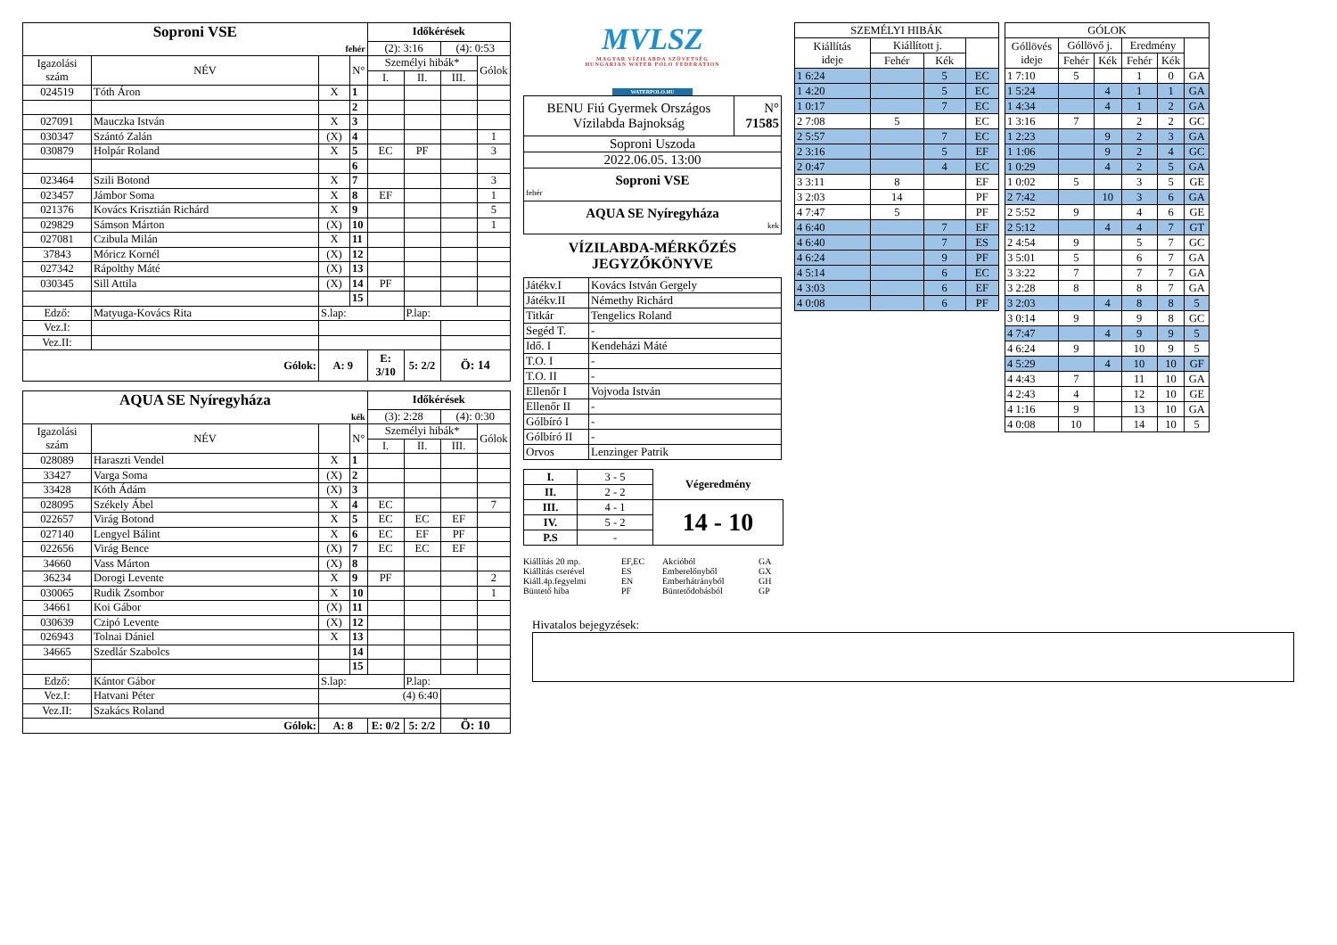| Soproni VSE | | | | Időkérések | | | |
| fehér | | | | (2): 3:16 | | (4): 0:53 | |
| Igazolási szám | NÉV | | N° | Személyi hibák* | | | Gólok |
| | | | | I. | II. | III. | |
| 024519 | Tóth Áron | X | 1 | | | | |
| | | | 2 | | | | |
| 027091 | Mauczka István | X | 3 | | | | |
| 030347 | Szántó Zalán | (X) | 4 | | | | 1 |
| 030879 | Holpár Roland | X | 5 | EC | PF | | 3 |
| | | | 6 | | | | |
| 023464 | Szili Botond | X | 7 | | | | 3 |
| 023457 | Jámbor Soma | X | 8 | EF | | | 1 |
| 021376 | Kovács Krisztián Richárd | X | 9 | | | | 5 |
| 029829 | Sámson Márton | (X) | 10 | | | | 1 |
| 027081 | Czibula Milán | X | 11 | | | | |
| 37843 | Móricz Kornél | (X) | 12 | | | | |
| 027342 | Rápolthy Máté | (X) | 13 | | | | |
| 030345 | Sill Attila | (X) | 14 | PF | | | |
| | | | 15 | | | | |
| Edző: | Matyuga-Kovács Rita | S.lap: | | | P.lap: | | |
| Vez.I: | | | | | | | |
| Vez.II: | | | | | | | |
| Gólok: | | A: 9 | | E: 3/10 | 5: 2/2 | Ö: 14 | |
| AQUA SE Nyíregyháza | | | | Időkérések | | | |
| kék | | | | (3): 2:28 | | (4): 0:30 | |
| Igazolási szám | NÉV | | N° | Személyi hibák* | | | Gólok |
| | | | | I. | II. | III. | |
| 028089 | Haraszti Vendel | X | 1 | | | | |
| 33427 | Varga Soma | (X) | 2 | | | | |
| 33428 | Kóth Ádám | (X) | 3 | | | | |
| 028095 | Székely Ábel | X | 4 | EC | | | 7 |
| 022657 | Virág Botond | X | 5 | EC | EC | EF | |
| 027140 | Lengyel Bálint | X | 6 | EC | EF | PF | |
| 022656 | Virág Bence | (X) | 7 | EC | EC | EF | |
| 34660 | Vass Márton | (X) | 8 | | | | |
| 36234 | Dorogi Levente | X | 9 | PF | | | 2 |
| 030065 | Rudik Zsombor | X | 10 | | | | 1 |
| 34661 | Koi Gábor | (X) | 11 | | | | |
| 030639 | Czipó Levente | (X) | 12 | | | | |
| 026943 | Tolnai Dániel | X | 13 | | | | |
| 34665 | Szedlár Szabolcs | | 14 | | | | |
| | | | 15 | | | | |
| Edző: | Kántor Gábor | S.lap: | | | P.lap: | | |
| Vez.I: | Hatvani Péter | (4) 6:40 | | | | | |
| Vez.II: | Szakács Roland | | | | | | |
| Gólok: | | A: 8 | | E: 0/2 | 5: 2/2 | Ö: 10 | |
MVLSZ
MAGYAR VÍZILABDA SZÖVETSÉG
HUNGARIAN WATER POLO FEDERATION
WATERPOLO.HU
| BENU Fiú Gyermek Országos Vízilabda Bajnokság | N° 71585 |
| Soproni Uszoda | |
| 2022.06.05. 13:00 | |
| Soproni VSE fehér | |
| AQUA SE Nyíregyháza kek | |
VÍZILABDA-MÉRKŐZÉS
JEGYZŐKÖNYVE
| Játékv.I | Kovács István Gergely |
| Játékv.II | Némethy Richárd |
| Titkár | Tengelics Roland |
| Segéd T. | - |
| Idő. I | Kendeházi Máté |
| T.O. I | - |
| T.O. II | - |
| Ellenőr I | Vojvoda István |
| Ellenőr II | - |
| Gólbíró I | - |
| Gólbíró II | - |
| Orvos | Lenzinger Patrik |
| I. | 3 - 5 | Végeredmény |
| II. | 2 - 2 | |
| III. | 4 - 1 | 14 - 10 |
| IV. | 5 - 2 | |
| P.S | - | |
Kiállítás 20 mp. EF,EC Akcióból GA Kiállítás cserével ES Emberelőnyből GX Kiáll.4p.fegyelmi EN Emberhátrányból GH Büntető hiba PF Büntetődobásból GP
| SZEMÉLYI HIBÁK | | | |
| Kiállítás ideje | Kiállított j. | | |
| | Fehér | Kék | |
| 1 6:24 | | 5 | EC |
| 1 4:20 | | 5 | EC |
| 1 0:17 | | 7 | EC |
| 2 7:08 | 5 | | EC |
| 2 5:57 | | 7 | EC |
| 2 3:16 | | 5 | EF |
| 2 0:47 | | 4 | EC |
| 3 3:11 | 8 | | EF |
| 3 2:03 | 14 | | PF |
| 4 7:47 | 5 | | PF |
| 4 6:40 | | 7 | EF |
| 4 6:40 | | 7 | ES |
| 4 6:24 | | 9 | PF |
| 4 5:14 | | 6 | EC |
| 4 3:03 | | 6 | EF |
| 4 0:08 | | 6 | PF |
| GÓLOK | | | | | |
| Góllövés ideje | Góllövő j. | | Eredmény | | |
| | Fehér | Kék | Fehér | Kék | |
| 1 7:10 | 5 | | 1 | 0 | GA |
| 1 5:24 | | 4 | 1 | 1 | GA |
| 1 4:34 | | 4 | 1 | 2 | GA |
| 1 3:16 | 7 | | 2 | 2 | GC |
| 1 2:23 | | 9 | 2 | 3 | GA |
| 1 1:06 | | 9 | 2 | 4 | GC |
| 1 0:29 | | 4 | 2 | 5 | GA |
| 1 0:02 | 5 | | 3 | 5 | GE |
| 2 7:42 | | 10 | 3 | 6 | GA |
| 2 5:52 | 9 | | 4 | 6 | GE |
| 2 5:12 | | 4 | 4 | 7 | GT |
| 2 4:54 | 9 | | 5 | 7 | GC |
| 3 5:01 | 5 | | 6 | 7 | GA |
| 3 3:22 | 7 | | 7 | 7 | GA |
| 3 2:28 | 8 | | 8 | 7 | GA |
| 3 2:03 | | 4 | 8 | 8 | 5 |
| 3 0:14 | 9 | | 9 | 8 | GC |
| 4 7:47 | | 4 | 9 | 9 | 5 |
| 4 6:24 | 9 | | 10 | 9 | 5 |
| 4 5:29 | | 4 | 10 | 10 | GF |
| 4 4:43 | 7 | | 11 | 10 | GA |
| 4 2:43 | 4 | | 12 | 10 | GE |
| 4 1:16 | 9 | | 13 | 10 | GA |
| 4 0:08 | 10 | | 14 | 10 | 5 |
Hivatalos bejegyzések: